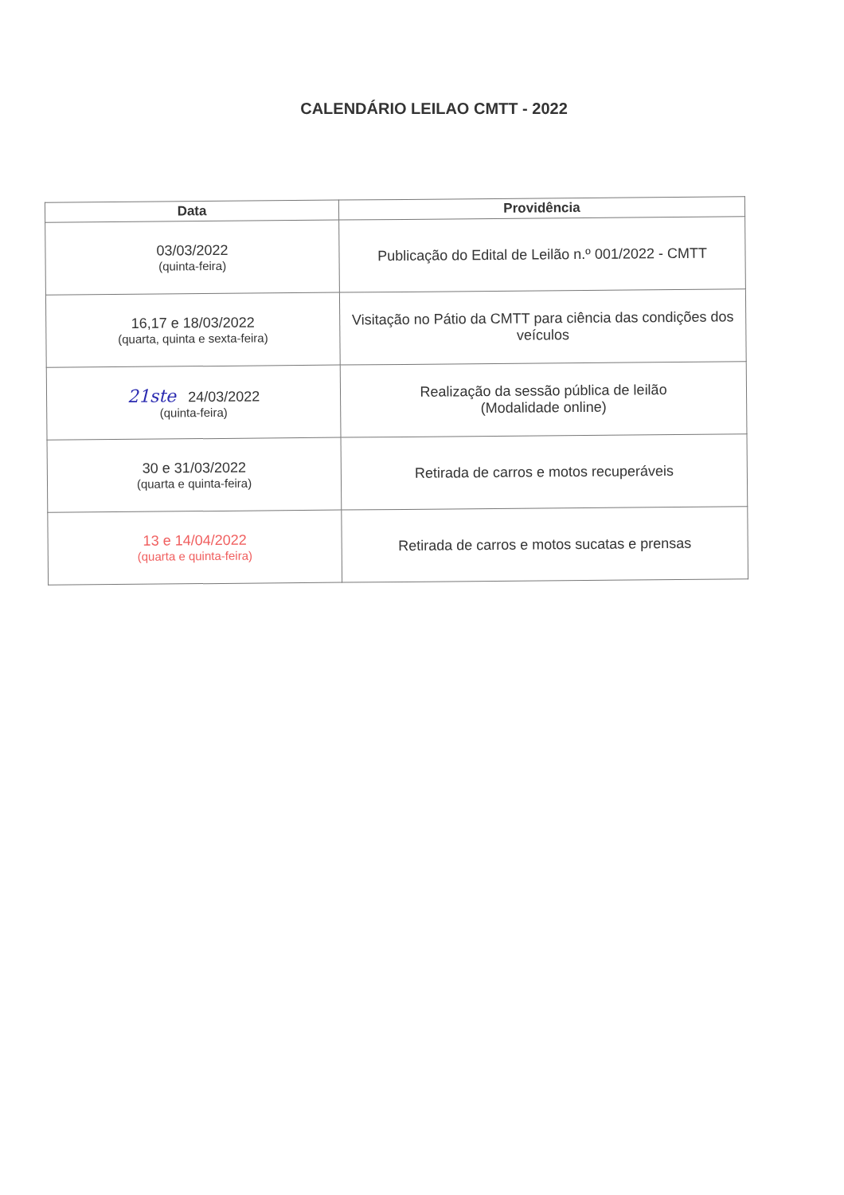CALENDÁRIO LEILAO CMTT - 2022
| Data | Providência |
| --- | --- |
| 03/03/2022 (quinta-feira) | Publicação do Edital de Leilão n.º 001/2022 - CMTT |
| 16,17 e 18/03/2022 (quarta, quinta e sexta-feira) | Visitação no Pátio da CMTT para ciência das condições dos veículos |
| 21ste 24/03/2022 (quinta-feira) | Realização da sessão pública de leilão (Modalidade online) |
| 30 e 31/03/2022 (quarta e quinta-feira) | Retirada de carros e motos recuperáveis |
| 13 e 14/04/2022 (quarta e quinta-feira) | Retirada de carros e motos sucatas e prensas |